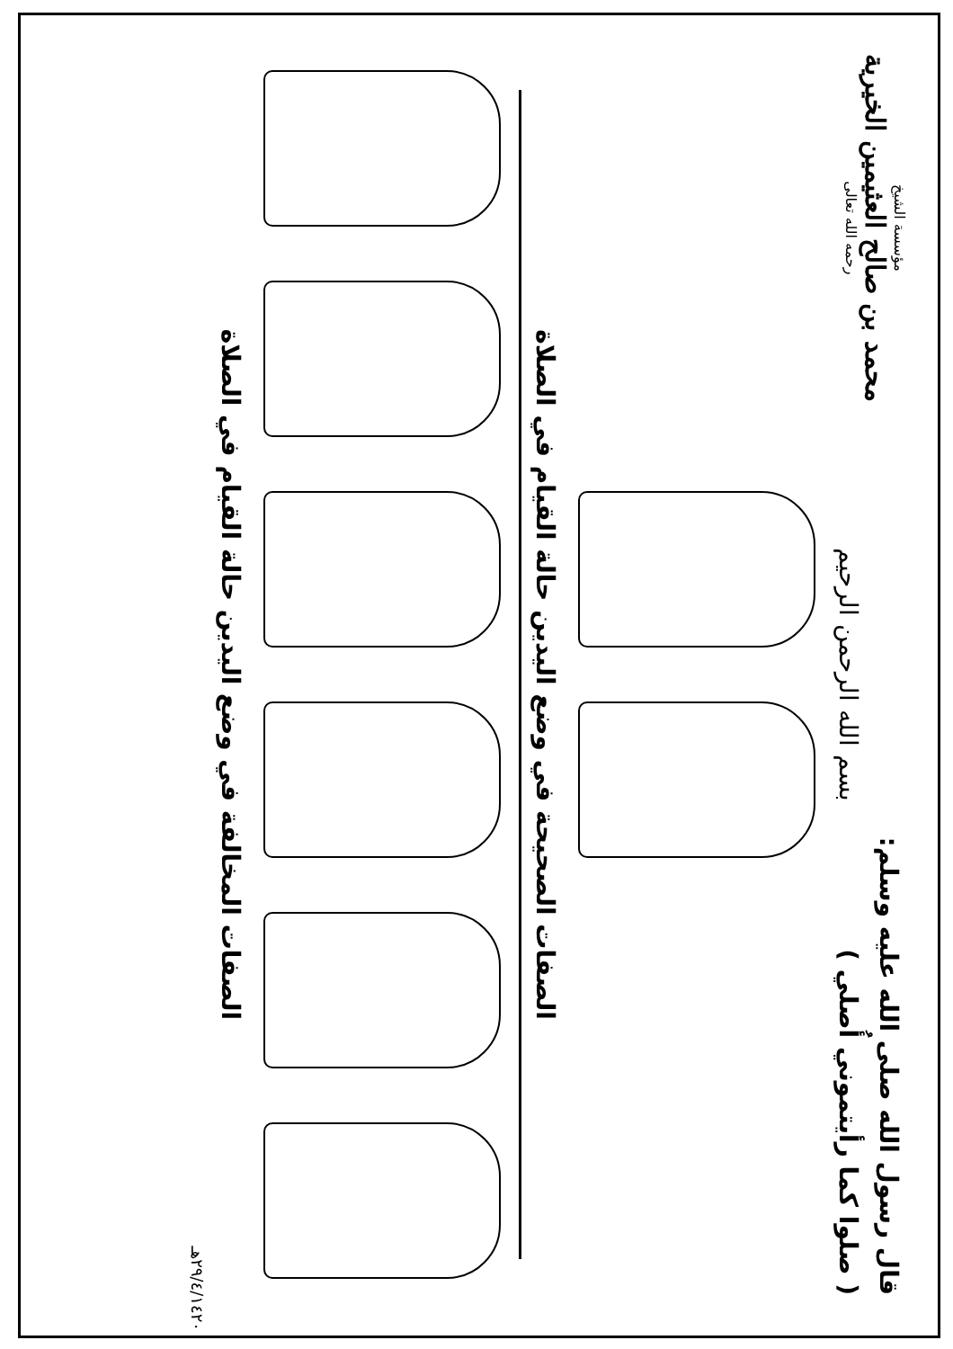قال رسول الله صلى الله عليه وسلم:
( صلوا كما رأيتموني أُصلي )
مؤسسة الشيخ
محمد بن صالح العثيمين الخيرية
رحمه الله تعالى
بسم الله الرحمن الرحيم
الصفات الصحيحة في وضع اليدين حالة القيام في الصلاة
الصفات المخالفة في وضع اليدين حالة القيام في الصلاة
٢٩/٤/١٤٢٠هـ